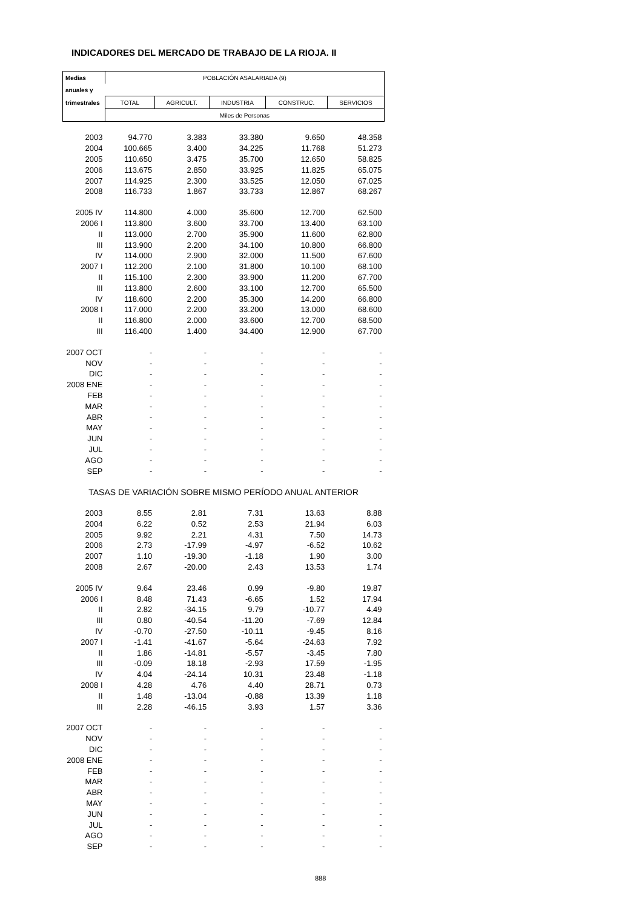INDICADORES DEL MERCADO DE TRABAJO DE LA RIOJA. II
| Medias | POBLACIÓN ASALARIADA (9) | | | | |
| anuales y | | | | | |
| trimestrales | TOTAL | AGRICULT. | INDUSTRIA | CONSTRUC. | SERVICIOS |
| | Miles de Personas | | | | |
| 2003 | 94.770 | 3.383 | 33.380 | 9.650 | 48.358 |
| 2004 | 100.665 | 3.400 | 34.225 | 11.768 | 51.273 |
| 2005 | 110.650 | 3.475 | 35.700 | 12.650 | 58.825 |
| 2006 | 113.675 | 2.850 | 33.925 | 11.825 | 65.075 |
| 2007 | 114.925 | 2.300 | 33.525 | 12.050 | 67.025 |
| 2008 | 116.733 | 1.867 | 33.733 | 12.867 | 68.267 |
| 2005 IV | 114.800 | 4.000 | 35.600 | 12.700 | 62.500 |
| 2006 I | 113.800 | 3.600 | 33.700 | 13.400 | 63.100 |
| II | 113.000 | 2.700 | 35.900 | 11.600 | 62.800 |
| III | 113.900 | 2.200 | 34.100 | 10.800 | 66.800 |
| IV | 114.000 | 2.900 | 32.000 | 11.500 | 67.600 |
| 2007 I | 112.200 | 2.100 | 31.800 | 10.100 | 68.100 |
| II | 115.100 | 2.300 | 33.900 | 11.200 | 67.700 |
| III | 113.800 | 2.600 | 33.100 | 12.700 | 65.500 |
| IV | 118.600 | 2.200 | 35.300 | 14.200 | 66.800 |
| 2008 I | 117.000 | 2.200 | 33.200 | 13.000 | 68.600 |
| II | 116.800 | 2.000 | 33.600 | 12.700 | 68.500 |
| III | 116.400 | 1.400 | 34.400 | 12.900 | 67.700 |
| 2007 OCT | - | - | - | - | - |
| NOV | - | - | - | - | - |
| DIC | - | - | - | - | - |
| 2008 ENE | - | - | - | - | - |
| FEB | - | - | - | - | - |
| MAR | - | - | - | - | - |
| ABR | - | - | - | - | - |
| MAY | - | - | - | - | - |
| JUN | - | - | - | - | - |
| JUL | - | - | - | - | - |
| AGO | - | - | - | - | - |
| SEP | - | - | - | - | - |
| TASAS DE VARIACIÓN SOBRE MISMO PERÍODO ANUAL ANTERIOR | | | | | |
| 2003 | 8.55 | 2.81 | 7.31 | 13.63 | 8.88 |
| 2004 | 6.22 | 0.52 | 2.53 | 21.94 | 6.03 |
| 2005 | 9.92 | 2.21 | 4.31 | 7.50 | 14.73 |
| 2006 | 2.73 | -17.99 | -4.97 | -6.52 | 10.62 |
| 2007 | 1.10 | -19.30 | -1.18 | 1.90 | 3.00 |
| 2008 | 2.67 | -20.00 | 2.43 | 13.53 | 1.74 |
| 2005 IV | 9.64 | 23.46 | 0.99 | -9.80 | 19.87 |
| 2006 I | 8.48 | 71.43 | -6.65 | 1.52 | 17.94 |
| II | 2.82 | -34.15 | 9.79 | -10.77 | 4.49 |
| III | 0.80 | -40.54 | -11.20 | -7.69 | 12.84 |
| IV | -0.70 | -27.50 | -10.11 | -9.45 | 8.16 |
| 2007 I | -1.41 | -41.67 | -5.64 | -24.63 | 7.92 |
| II | 1.86 | -14.81 | -5.57 | -3.45 | 7.80 |
| III | -0.09 | 18.18 | -2.93 | 17.59 | -1.95 |
| IV | 4.04 | -24.14 | 10.31 | 23.48 | -1.18 |
| 2008 I | 4.28 | 4.76 | 4.40 | 28.71 | 0.73 |
| II | 1.48 | -13.04 | -0.88 | 13.39 | 1.18 |
| III | 2.28 | -46.15 | 3.93 | 1.57 | 3.36 |
| 2007 OCT | - | - | - | - | - |
| NOV | - | - | - | - | - |
| DIC | - | - | - | - | - |
| 2008 ENE | - | - | - | - | - |
| FEB | - | - | - | - | - |
| MAR | - | - | - | - | - |
| ABR | - | - | - | - | - |
| MAY | - | - | - | - | - |
| JUN | - | - | - | - | - |
| JUL | - | - | - | - | - |
| AGO | - | - | - | - | - |
| SEP | - | - | - | - | - |
888